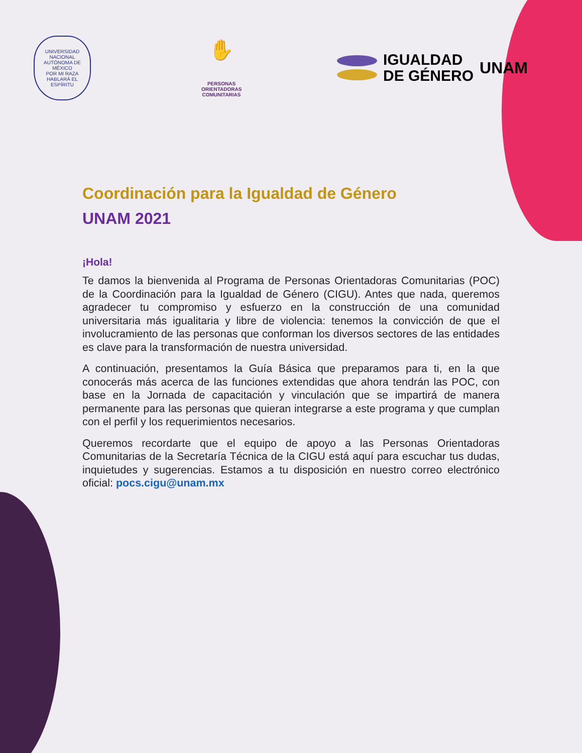UNIVERSIDAD NACIONAL AUTÓNOMA DE MÉXICO
POR MI RAZA HABLARÁ EL ESPÍRITU
✋
PERSONAS
ORIENTADORAS
COMUNITARIAS
IGUALDAD
DE GÉNERO
UNAM
Coordinación para la Igualdad de Género
UNAM 2021
¡Hola!
Te damos la bienvenida al Programa de Personas Orientadoras Comunitarias (POC) de la Coordinación para la Igualdad de Género (CIGU). Antes que nada, queremos agradecer tu compromiso y esfuerzo en la construcción de una comunidad universitaria más igualitaria y libre de violencia: tenemos la convicción de que el involucramiento de las personas que conforman los diversos sectores de las entidades es clave para la transformación de nuestra universidad.
A continuación, presentamos la Guía Básica que preparamos para ti, en la que conocerás más acerca de las funciones extendidas que ahora tendrán las POC, con base en la Jornada de capacitación y vinculación que se impartirá de manera permanente para las personas que quieran integrarse a este programa y que cumplan con el perfil y los requerimientos necesarios.
Queremos recordarte que el equipo de apoyo a las Personas Orientadoras Comunitarias de la Secretaría Técnica de la CIGU está aquí para escuchar tus dudas, inquietudes y sugerencias. Estamos a tu disposición en nuestro correo electrónico oficial: pocs.cigu@unam.mx